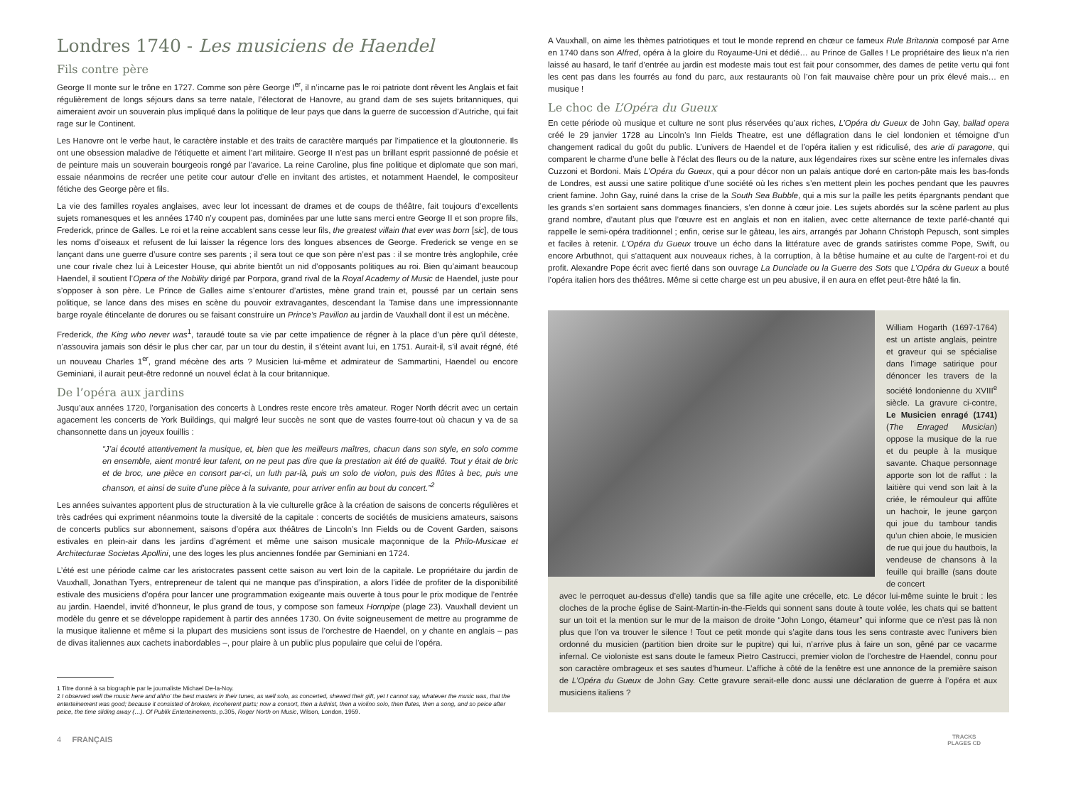Londres 1740 - Les musiciens de Haendel
Fils contre père
George II monte sur le trône en 1727. Comme son père George I<sup>er</sup>, il n’incarne pas le roi patriote dont rêvent les Anglais et fait régulièrement de longs séjours dans sa terre natale, l’électorat de Hanovre, au grand dam de ses sujets britanniques, qui aimeraient avoir un souverain plus impliqué dans la politique de leur pays que dans la guerre de succession d’Autriche, qui fait rage sur le Continent.
Les Hanovre ont le verbe haut, le caractère instable et des traits de caractère marqués par l’impatience et la gloutonnerie. Ils ont une obsession maladive de l’étiquette et aiment l’art militaire. George II n’est pas un brillant esprit passionné de poésie et de peinture mais un souverain bourgeois rongé par l’avarice. La reine Caroline, plus fine politique et diplomate que son mari, essaie néanmoins de recréer une petite cour autour d’elle en invitant des artistes, et notamment Haendel, le compositeur fétiche des George père et fils.
La vie des familles royales anglaises, avec leur lot incessant de drames et de coups de théâtre, fait toujours d’excellents sujets romanesques et les années 1740 n’y coupent pas, dominées par une lutte sans merci entre George II et son propre fils, Frederick, prince de Galles. Le roi et la reine accablent sans cesse leur fils, the greatest villain that ever was born [sic], de tous les noms d’oiseaux et refusent de lui laisser la régence lors des longues absences de George. Frederick se venge en se lançant dans une guerre d’usure contre ses parents ; il sera tout ce que son père n’est pas : il se montre très anglophile, crée une cour rivale chez lui à Leicester House, qui abrite bientôt un nid d’opposants politiques au roi. Bien qu’aimant beaucoup Haendel, il soutient l’Opera of the Nobility dirigé par Porpora, grand rival de la Royal Academy of Music de Haendel, juste pour s’opposer à son père. Le Prince de Galles aime s’entourer d’artistes, mène grand train et, poussé par un certain sens politique, se lance dans des mises en scène du pouvoir extravagantes, descendant la Tamise dans une impressionnante barge royale étincelante de dorures ou se faisant construire un Prince’s Pavilion au jardin de Vauxhall dont il est un mécène.
Frederick, the King who never was<sup>1</sup>, taraudé toute sa vie par cette impatience de régner à la place d’un père qu’il déteste, n’assouvira jamais son désir le plus cher car, par un tour du destin, il s’éteint avant lui, en 1751. Aurait-il, s’il avait régné, été un nouveau Charles 1<sup>er</sup>, grand mécène des arts ? Musicien lui-même et admirateur de Sammartini, Haendel ou encore Geminiani, il aurait peut-être redonné un nouvel éclat à la cour britannique.
De l’opéra aux jardins
Jusqu’aux années 1720, l’organisation des concerts à Londres reste encore très amateur. Roger North décrit avec un certain agacement les concerts de York Buildings, qui malgré leur succès ne sont que de vastes fourre-tout où chacun y va de sa chansonnette dans un joyeux fouillis :
“J’ai écouté attentivement la musique, et, bien que les meilleurs maîtres, chacun dans son style, en solo comme en ensemble, aient montré leur talent, on ne peut pas dire que la prestation ait été de qualité. Tout y était de bric et de broc, une pièce en consort par-ci, un luth par-là, puis un solo de violon, puis des flûtes à bec, puis une chanson, et ainsi de suite d’une pièce à la suivante, pour arriver enfin au bout du concert.”<sup>2</sup>
Les années suivantes apportent plus de structuration à la vie culturelle grâce à la création de saisons de concerts régulières et très cadrées qui expriment néanmoins toute la diversité de la capitale : concerts de sociétés de musiciens amateurs, saisons de concerts publics sur abonnement, saisons d’opéra aux théâtres de Lincoln’s Inn Fields ou de Covent Garden, saisons estivales en plein-air dans les jardins d’agrément et même une saison musicale maçonnique de la Philo-Musicae et Architecturae Societas Apollini, une des loges les plus anciennes fondée par Geminiani en 1724.
L’été est une période calme car les aristocrates passent cette saison au vert loin de la capitale. Le propriétaire du jardin de Vauxhall, Jonathan Tyers, entrepreneur de talent qui ne manque pas d’inspiration, a alors l’idée de profiter de la disponibilité estivale des musiciens d’opéra pour lancer une programmation exigeante mais ouverte à tous pour le prix modique de l’entrée au jardin. Haendel, invité d’honneur, le plus grand de tous, y compose son fameux Hornpipe (plage 23). Vauxhall devient un modèle du genre et se développe rapidement à partir des années 1730. On évite soigneusement de mettre au programme de la musique italienne et même si la plupart des musiciens sont issus de l’orchestre de Haendel, on y chante en anglais – pas de divas italiennes aux cachets inabordables –, pour plaire à un public plus populaire que celui de l’opéra.
1 Titre donné à sa biographie par le journaliste Michael De-la-Noy.
2 I observed well the music here and altho’ the best masters in their tunes, as well solo, as concerted, shewed their gift, yet I cannot say, whatever the music was, that the enterteinement was good; because it consisted of broken, incoherent parts; now a consort, then a lutinist, then a violino solo, then flutes, then a song, and so peice after peice, the time sliding away (…). Of Publik Enterteinements, p.305, Roger North on Music, Wilson, London, 1959.
A Vauxhall, on aime les thèmes patriotiques et tout le monde reprend en chœur ce fameux Rule Britannia composé par Arne en 1740 dans son Alfred, opéra à la gloire du Royaume-Uni et dédié… au Prince de Galles ! Le propriétaire des lieux n’a rien laissé au hasard, le tarif d’entrée au jardin est modeste mais tout est fait pour consommer, des dames de petite vertu qui font les cent pas dans les fourrés au fond du parc, aux restaurants où l’on fait mauvaise chère pour un prix élevé mais… en musique !
Le choc de L’Opéra du Gueux
En cette période où musique et culture ne sont plus réservées qu’aux riches, L’Opéra du Gueux de John Gay, ballad opera créé le 29 janvier 1728 au Lincoln’s Inn Fields Theatre, est une déflagration dans le ciel londonien et témoigne d’un changement radical du goût du public. L’univers de Haendel et de l’opéra italien y est ridiculisé, des arie di paragone, qui comparent le charme d’une belle à l’éclat des fleurs ou de la nature, aux légendaires rixes sur scène entre les infernales divas Cuzzoni et Bordoni. Mais L’Opéra du Gueux, qui a pour décor non un palais antique doré en carton-pâte mais les bas-fonds de Londres, est aussi une satire politique d’une société où les riches s’en mettent plein les poches pendant que les pauvres crient famine. John Gay, ruiné dans la crise de la South Sea Bubble, qui a mis sur la paille les petits épargnants pendant que les grands s’en sortaient sans dommages financiers, s’en donne à cœur joie. Les sujets abordés sur la scène parlent au plus grand nombre, d’autant plus que l’œuvre est en anglais et non en italien, avec cette alternance de texte parlé-chanté qui rappelle le semi-opéra traditionnel ; enfin, cerise sur le gâteau, les airs, arrangés par Johann Christoph Pepusch, sont simples et faciles à retenir. L’Opéra du Gueux trouve un écho dans la littérature avec de grands satiristes comme Pope, Swift, ou encore Arbuthnot, qui s’attaquent aux nouveaux riches, à la corruption, à la bêtise humaine et au culte de l’argent-roi et du profit. Alexandre Pope écrit avec fierté dans son ouvrage La Dunciade ou la Guerre des Sots que L’Opéra du Gueux a bouté l’opéra italien hors des théâtres. Même si cette charge est un peu abusive, il en aura en effet peut-être hâté la fin.
William Hogarth (1697-1764) est un artiste anglais, peintre et graveur qui se spécialise dans l’image satirique pour dénoncer les travers de la société londonienne du XVIII<sup>e</sup> siècle. La gravure ci-contre, Le Musicien enragé (1741) (The Enraged Musician) oppose la musique de la rue et du peuple à la musique savante. Chaque personnage apporte son lot de raffut : la laitière qui vend son lait à la criée, le rémouleur qui affûte un hachoir, le jeune garçon qui joue du tambour tandis qu’un chien aboie, le musicien de rue qui joue du hautbois, la vendeuse de chansons à la feuille qui braille (sans doute de concert
avec le perroquet au-dessus d’elle) tandis que sa fille agite une crécelle, etc. Le décor lui-même suinte le bruit : les cloches de la proche église de Saint-Martin-in-the-Fields qui sonnent sans doute à toute volée, les chats qui se battent sur un toit et la mention sur le mur de la maison de droite “John Longo, étameur” qui informe que ce n’est pas là non plus que l’on va trouver le silence ! Tout ce petit monde qui s’agite dans tous les sens contraste avec l’univers bien ordonné du musicien (partition bien droite sur le pupitre) qui lui, n’arrive plus à faire un son, gêné par ce vacarme infernal. Ce violoniste est sans doute le fameux Pietro Castrucci, premier violon de l’orchestre de Haendel, connu pour son caractère ombrageux et ses sautes d’humeur. L’affiche à côté de la fenêtre est une annonce de la première saison de L’Opéra du Gueux de John Gay. Cette gravure serait-elle donc aussi une déclaration de guerre à l’opéra et aux musiciens italiens ?
4 FRANÇAIS
TRACKS
PLAGES CD